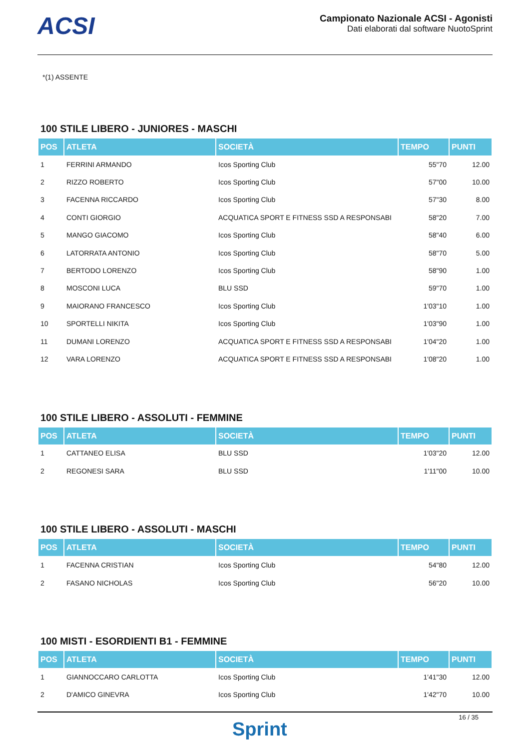ACSI
Campionato Nazionale ACSI - Agonisti
Dati elaborati dal software NuotoSprint
*(1) ASSENTE
100 STILE LIBERO - JUNIORES - MASCHI
| POS | ATLETA | SOCIETÀ | TEMPO | PUNTI |
| --- | --- | --- | --- | --- |
| 1 | FERRINI ARMANDO | Icos Sporting Club | 55"70 | 12.00 |
| 2 | RIZZO ROBERTO | Icos Sporting Club | 57"00 | 10.00 |
| 3 | FACENNA RICCARDO | Icos Sporting Club | 57"30 | 8.00 |
| 4 | CONTI GIORGIO | ACQUATICA SPORT E FITNESS SSD A RESPONSABI | 58"20 | 7.00 |
| 5 | MANGO GIACOMO | Icos Sporting Club | 58"40 | 6.00 |
| 6 | LATORRATA ANTONIO | Icos Sporting Club | 58"70 | 5.00 |
| 7 | BERTODO LORENZO | Icos Sporting Club | 58"90 | 1.00 |
| 8 | MOSCONI LUCA | BLU SSD | 59"70 | 1.00 |
| 9 | MAIORANO FRANCESCO | Icos Sporting Club | 1'03"10 | 1.00 |
| 10 | SPORTELLI NIKITA | Icos Sporting Club | 1'03"90 | 1.00 |
| 11 | DUMANI LORENZO | ACQUATICA SPORT E FITNESS SSD A RESPONSABI | 1'04"20 | 1.00 |
| 12 | VARA LORENZO | ACQUATICA SPORT E FITNESS SSD A RESPONSABI | 1'08"20 | 1.00 |
100 STILE LIBERO - ASSOLUTI - FEMMINE
| POS | ATLETA | SOCIETÀ | TEMPO | PUNTI |
| --- | --- | --- | --- | --- |
| 1 | CATTANEO ELISA | BLU SSD | 1'03"20 | 12.00 |
| 2 | REGONESI SARA | BLU SSD | 1'11"00 | 10.00 |
100 STILE LIBERO - ASSOLUTI - MASCHI
| POS | ATLETA | SOCIETÀ | TEMPO | PUNTI |
| --- | --- | --- | --- | --- |
| 1 | FACENNA CRISTIAN | Icos Sporting Club | 54"80 | 12.00 |
| 2 | FASANO NICHOLAS | Icos Sporting Club | 56"20 | 10.00 |
100 MISTI - ESORDIENTI B1 - FEMMINE
| POS | ATLETA | SOCIETÀ | TEMPO | PUNTI |
| --- | --- | --- | --- | --- |
| 1 | GIANNOCCARO CARLOTTA | Icos Sporting Club | 1'41"30 | 12.00 |
| 2 | D'AMICO GINEVRA | Icos Sporting Club | 1'42"70 | 10.00 |
16 / 35
Sprint